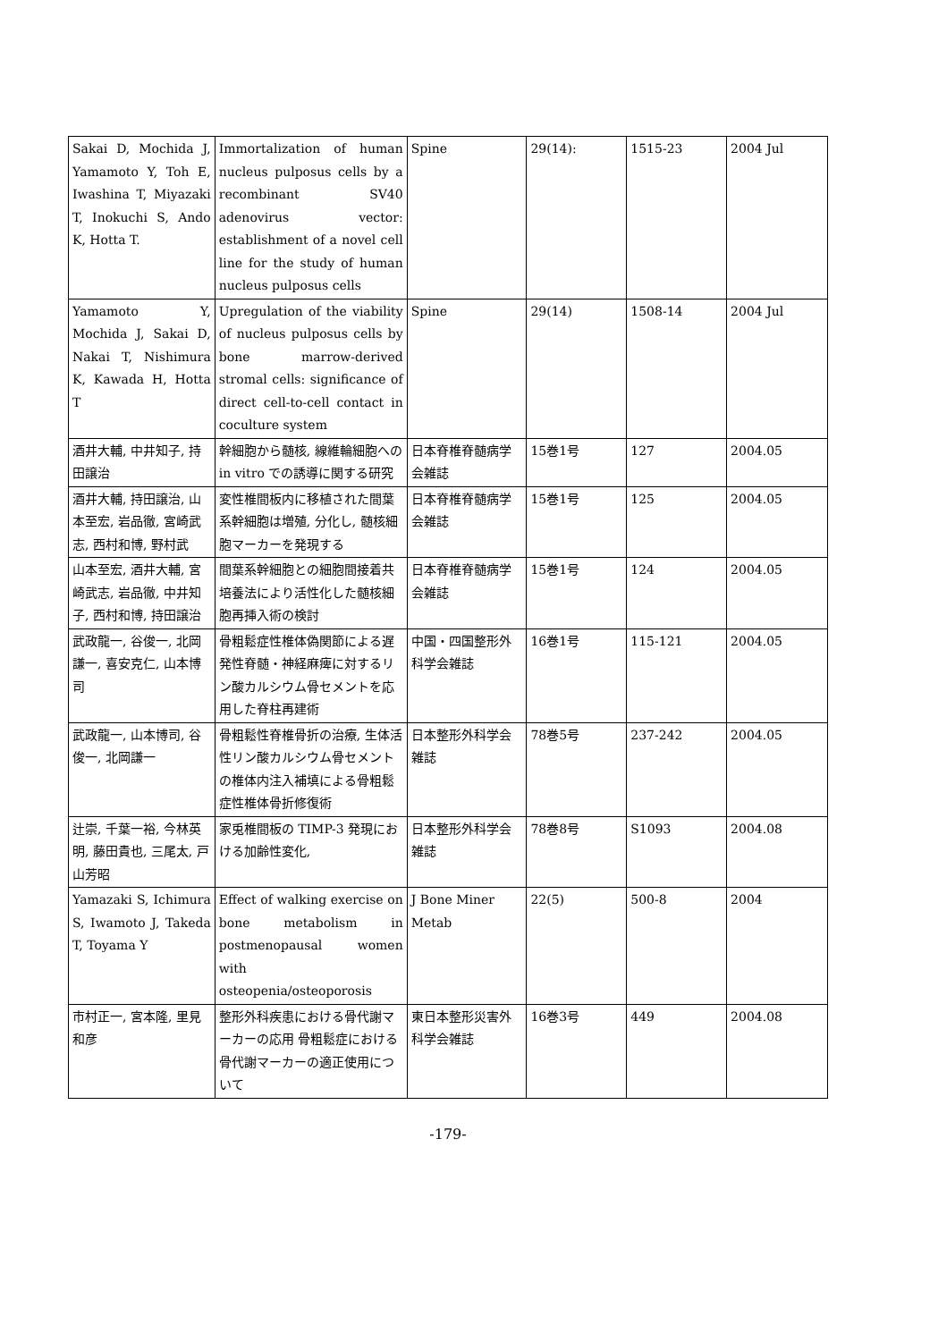| Sakai D, Mochida J, Yamamoto Y, Toh E, Iwashina T, Miyazaki T, Inokuchi S, Ando K, Hotta T. | Immortalization of human nucleus pulposus cells by a recombinant SV40 adenovirus vector: establishment of a novel cell line for the study of human nucleus pulposus cells | Spine | 29(14): | 1515-23 | 2004 Jul |
| Yamamoto Y, Mochida J, Sakai D, Nakai T, Nishimura K, Kawada H, Hotta T | Upregulation of the viability of nucleus pulposus cells by bone marrow-derived stromal cells: significance of direct cell-to-cell contact in coculture system | Spine | 29(14) | 1508-14 | 2004 Jul |
| 酒井大輔, 中井知子, 持田譲治 | 幹細胞から髄核, 線維輪細胞への in vitro での誘導に関する研究 | 日本脊椎脊髄病学会雑誌 | 15巻1号 | 127 | 2004.05 |
| 酒井大輔, 持田譲治, 山本至宏, 岩品徹, 宮崎武志, 西村和博, 野村武 | 変性椎間板内に移植された間葉系幹細胞は増殖, 分化し, 髄核細胞マーカーを発現する | 日本脊椎脊髄病学会雑誌 | 15巻1号 | 125 | 2004.05 |
| 山本至宏, 酒井大輔, 宮崎武志, 岩品徹, 中井知子, 西村和博, 持田譲治 | 間葉系幹細胞との細胞間接着共培養法により活性化した髄核細胞再挿入術の検討 | 日本脊椎脊髄病学会雑誌 | 15巻1号 | 124 | 2004.05 |
| 武政龍一, 谷俊一, 北岡謙一, 喜安克仁, 山本博司 | 骨粗鬆症性椎体偽関節による遅発性脊髄・神経麻痺に対するリン酸カルシウム骨セメントを応用した脊柱再建術 | 中国・四国整形外科学会雑誌 | 16巻1号 | 115-121 | 2004.05 |
| 武政龍一, 山本博司, 谷俊一, 北岡謙一 | 骨粗鬆性脊椎骨折の治療, 生体活性リン酸カルシウム骨セメントの椎体内注入補填による骨粗鬆症性椎体骨折修復術 | 日本整形外科学会雑誌 | 78巻5号 | 237-242 | 2004.05 |
| 辻崇, 千葉一裕, 今林英明, 藤田貴也, 三尾太, 戸山芳昭 | 家兎椎間板の TIMP-3 発現における加齢性変化, | 日本整形外科学会雑誌 | 78巻8号 | S1093 | 2004.08 |
| Yamazaki S, Ichimura S, Iwamoto J, Takeda T, Toyama Y | Effect of walking exercise on bone metabolism in postmenopausal women with osteopenia/osteoporosis | J Bone Miner Metab | 22(5) | 500-8 | 2004 |
| 市村正一, 宮本隆, 里見和彦 | 整形外科疾患における骨代謝マーカーの応用 骨粗鬆症における骨代謝マーカーの適正使用について | 東日本整形災害外科学会雑誌 | 16巻3号 | 449 | 2004.08 |
-179-